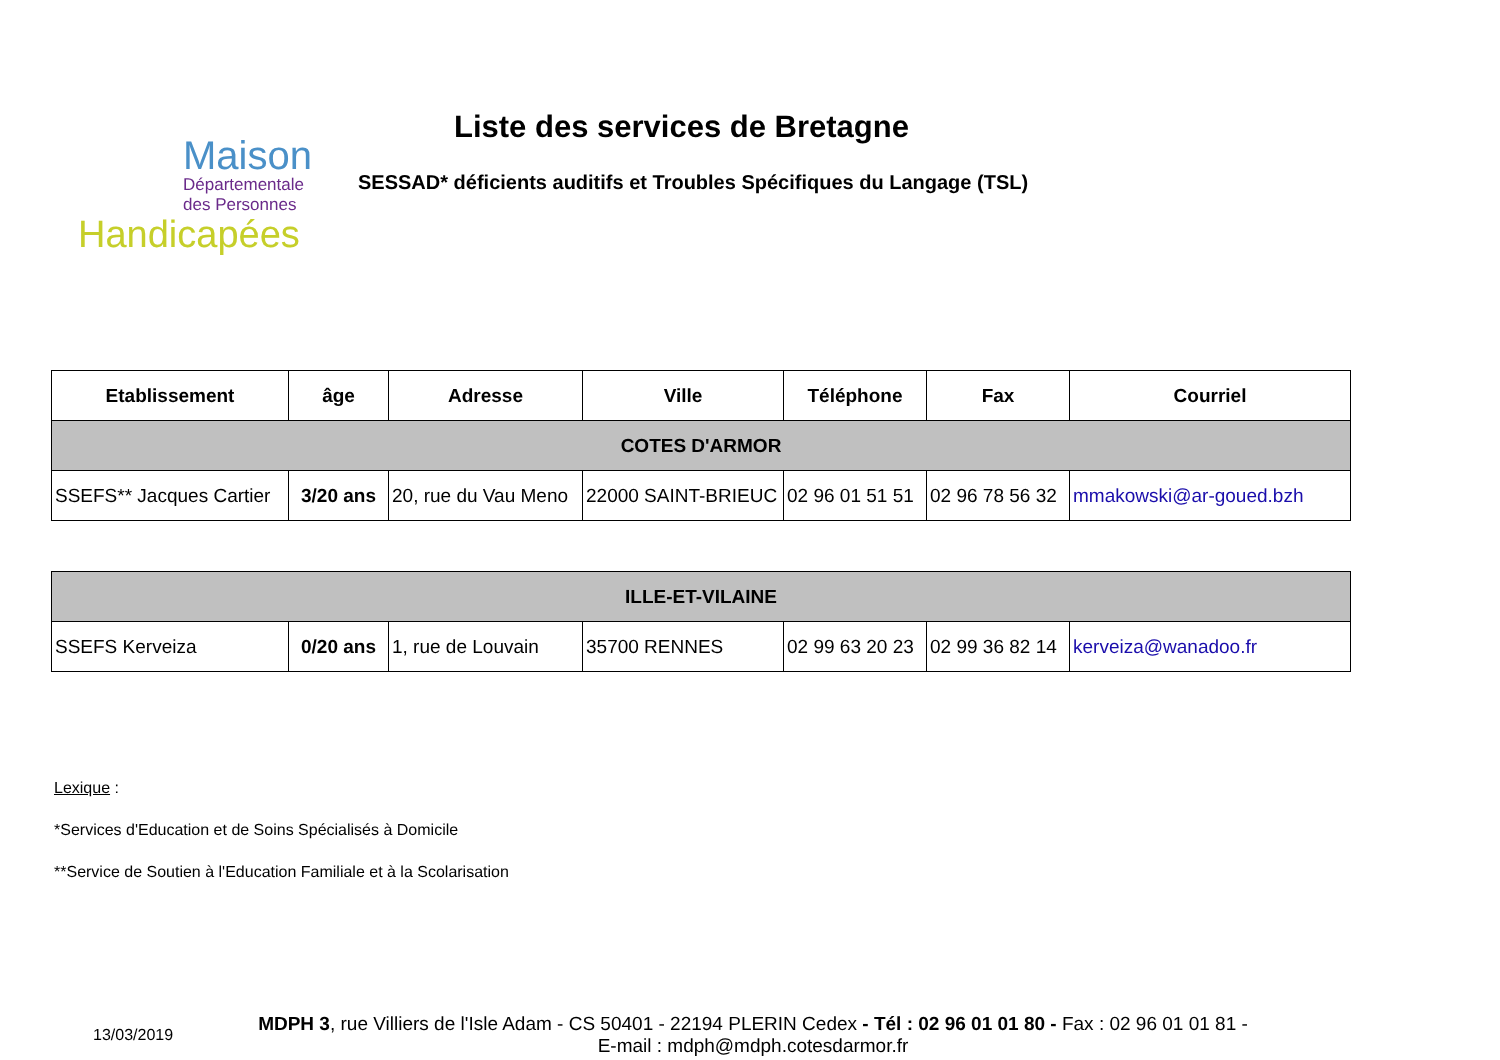Maison
Départementale
des Personnes
Handicapées
Liste des services de Bretagne
SESSAD* déficients auditifs et Troubles Spécifiques du Langage (TSL)
| Etablissement | âge | Adresse | Ville | Téléphone | Fax | Courriel |
| --- | --- | --- | --- | --- | --- | --- |
| COTES D'ARMOR | | | | | | |
| SSEFS** Jacques Cartier | 3/20 ans | 20, rue du Vau Meno | 22000 SAINT-BRIEUC | 02 96 01 51 51 | 02 96 78 56 32 | mmakowski@ar-goued.bzh |
| ILLE-ET-VILAINE | | | | | | |
| SSEFS Kerveiza | 0/20 ans | 1, rue de Louvain | 35700 RENNES | 02 99 63 20 23 | 02 99 36 82 14 | kerveiza@wanadoo.fr |
Lexique :
*Services d'Education et de Soins Spécialisés à Domicile
**Service de Soutien à l'Education Familiale et à la Scolarisation
13/03/2019
MDPH 3, rue Villiers de l'Isle Adam - CS 50401 - 22194 PLERIN Cedex - Tél : 02 96 01 01 80 - Fax : 02 96 01 01 81 -
E-mail : mdph@mdph.cotesdarmor.fr